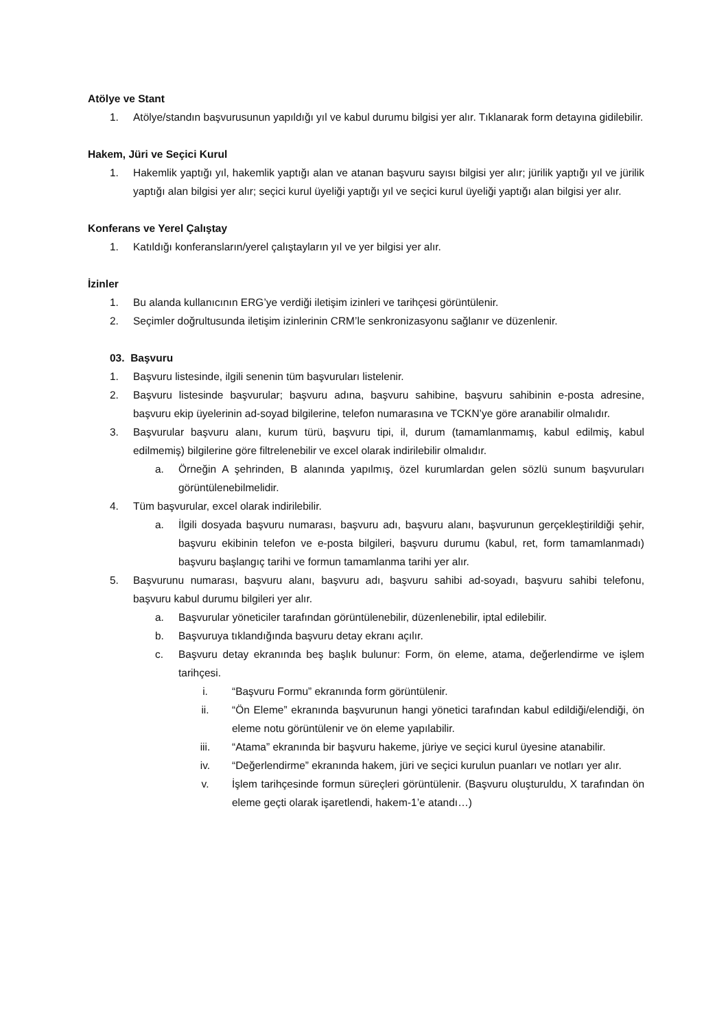Atölye ve Stant
1. Atölye/standın başvurusunun yapıldığı yıl ve kabul durumu bilgisi yer alır. Tıklanarak form detayına gidilebilir.
Hakem, Jüri ve Seçici Kurul
1. Hakemlik yaptığı yıl, hakemlik yaptığı alan ve atanan başvuru sayısı bilgisi yer alır; jürilik yaptığı yıl ve jürilik yaptığı alan bilgisi yer alır; seçici kurul üyeliği yaptığı yıl ve seçici kurul üyeliği yaptığı alan bilgisi yer alır.
Konferans ve Yerel Çalıştay
1. Katıldığı konferansların/yerel çalıştayların yıl ve yer bilgisi yer alır.
İzinler
1. Bu alanda kullanıcının ERG’ye verdiği iletişim izinleri ve tarihçesi görüntülenir.
2. Seçimler doğrultusunda iletişim izinlerinin CRM’le senkronizasyonu sağlanır ve düzenlenir.
03. Başvuru
1. Başvuru listesinde, ilgili senenin tüm başvuruları listelenir.
2. Başvuru listesinde başvurular; başvuru adına, başvuru sahibine, başvuru sahibinin e-posta adresine, başvuru ekip üyelerinin ad-soyad bilgilerine, telefon numarasına ve TCKN’ye göre aranabilir olmalıdır.
3. Başvurular başvuru alanı, kurum türü, başvuru tipi, il, durum (tamamlanmamış, kabul edilmiş, kabul edilmemiş) bilgilerine göre filtrelenebilir ve excel olarak indirilebilir olmalıdır.
a. Örneğin A şehrinden, B alanında yapılmış, özel kurumlardan gelen sözlü sunum başvuruları görüntülenebilmelidir.
4. Tüm başvurular, excel olarak indirilebilir.
a. İlgili dosyada başvuru numarası, başvuru adı, başvuru alanı, başvurunun gerçekleştirildiği şehir, başvuru ekibinin telefon ve e-posta bilgileri, başvuru durumu (kabul, ret, form tamamlanmadı) başvuru başlangıç tarihi ve formun tamamlanma tarihi yer alır.
5. Başvurunu numarası, başvuru alanı, başvuru adı, başvuru sahibi ad-soyadı, başvuru sahibi telefonu, başvuru kabul durumu bilgileri yer alır.
a. Başvurular yöneticiler tarafından görüntülenebilir, düzenlenebilir, iptal edilebilir.
b. Başvuruya tıklandığında başvuru detay ekranı açılır.
c. Başvuru detay ekranında beş başlık bulunur: Form, ön eleme, atama, değerlendirme ve işlem tarihçesi.
i. “Başvuru Formu” ekranında form görüntülenir.
ii. “Ön Eleme” ekranında başvurunun hangi yönetici tarafından kabul edildiği/elendiği, ön eleme notu görüntülenir ve ön eleme yapılabilir.
iii. “Atama” ekranında bir başvuru hakeme, jüriye ve seçici kurul üyesine atanabilir.
iv. “Değerlendirme” ekranında hakem, jüri ve seçici kurulun puanları ve notları yer alır.
v. İşlem tarihçesinde formun süreçleri görüntülenir. (Başvuru oluşturuldu, X tarafından ön eleme geçti olarak işaretlendi, hakem-1’e atandı…)